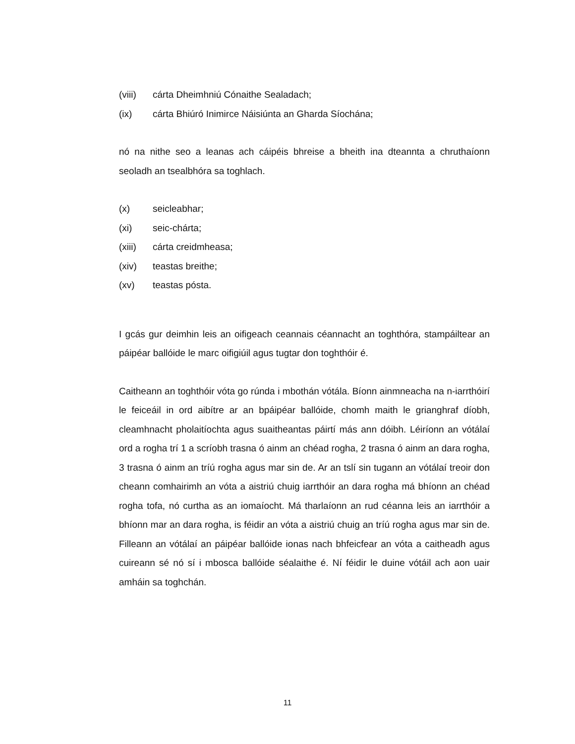(viii) cárta Dheimhniú Cónaithe Sealadach;
(ix) cárta Bhiúró Inimirce Náisiúnta an Gharda Síochána;
nó na nithe seo a leanas ach cáipéis bhreise a bheith ina dteannta a chruthaíonn seoladh an tsealbhóra sa toghlach.
(x) seicleabhar;
(xi) seic-chárta;
(xiii) cárta creidmheasa;
(xiv) teastas breithe;
(xv) teastas pósta.
I gcás gur deimhin leis an oifigeach ceannais céannacht an toghthóra, stampáiltear an páipéar ballóide le marc oifigiúil agus tugtar don toghthóir é.
Caitheann an toghthóir vóta go rúnda i mbothán vótála. Bíonn ainmneacha na n-iarrthóirí le feiceáil in ord aibítre ar an bpáipéar ballóide, chomh maith le grianghraf díobh, cleamhnacht pholaitíochta agus suaitheantas páirtí más ann dóibh. Léiríonn an vótálaí ord a rogha trí 1 a scríobh trasna ó ainm an chéad rogha, 2 trasna ó ainm an dara rogha, 3 trasna ó ainm an tríú rogha agus mar sin de. Ar an tslí sin tugann an vótálaí treoir don cheann comhairimh an vóta a aistriú chuig iarrthóir an dara rogha má bhíonn an chéad rogha tofa, nó curtha as an iomaíocht. Má tharlaíonn an rud céanna leis an iarrthóir a bhíonn mar an dara rogha, is féidir an vóta a aistriú chuig an tríú rogha agus mar sin de. Filleann an vótálaí an páipéar ballóide ionas nach bhfeicfear an vóta a caitheadh agus cuireann sé nó sí i mbosca ballóide séalaithe é. Ní féidir le duine vótáil ach aon uair amháin sa toghchán.
11